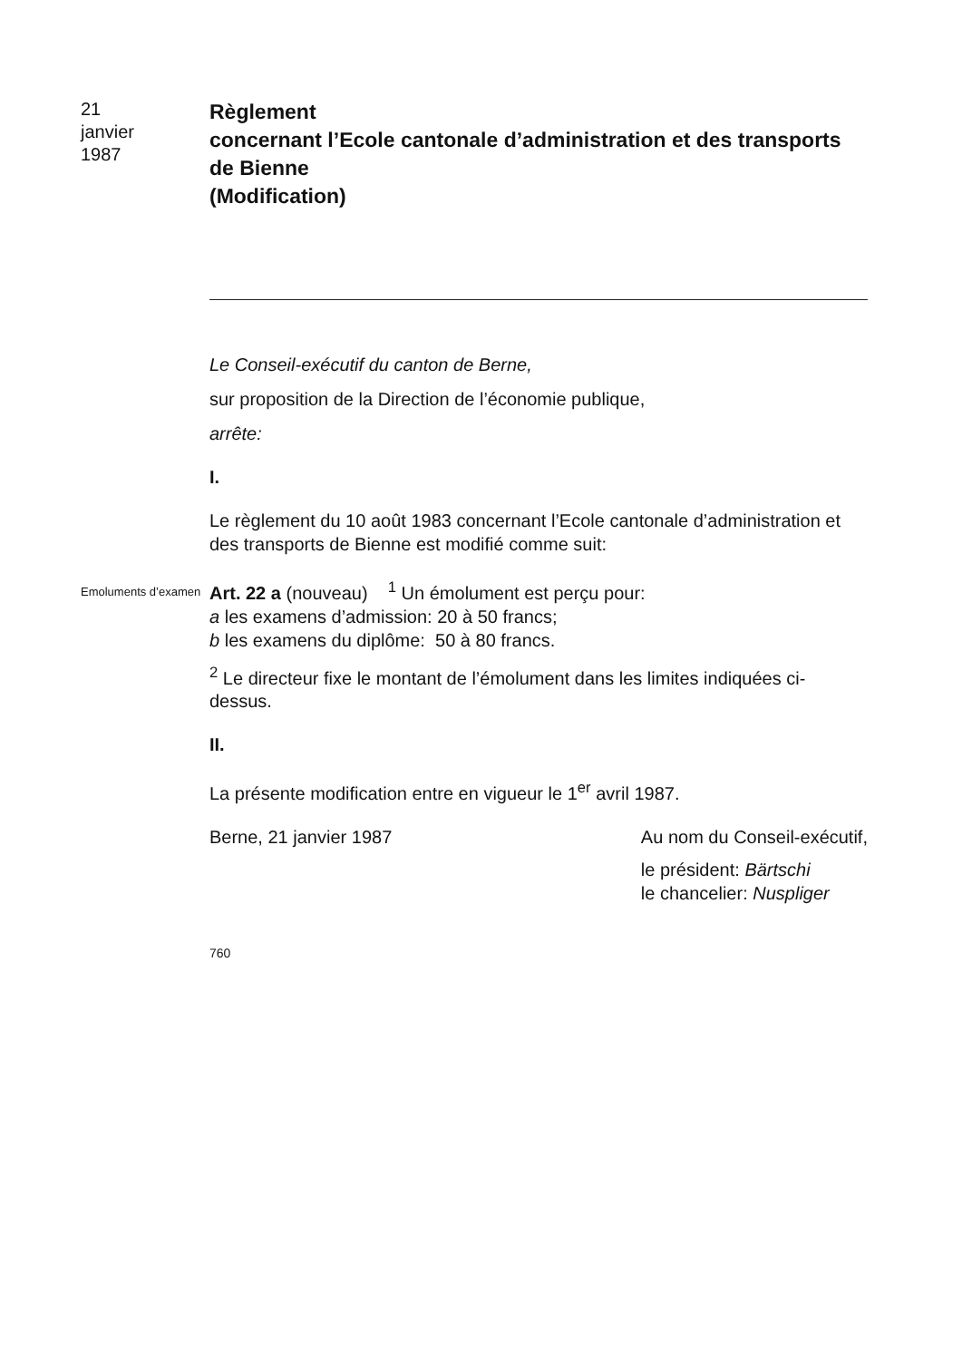21
janvier
1987
Règlement
concernant l’Ecole cantonale d’administration et des transports de Bienne
(Modification)
Le Conseil-exécutif du canton de Berne,
sur proposition de la Direction de l’économie publique,
arrête:
I.
Le règlement du 10 août 1983 concernant l’Ecole cantonale d’administration et des transports de Bienne est modifié comme suit:
Emoluments d’examen
Art. 22 a (nouveau) <sup>1</sup> Un émolument est perçu pour:
a les examens d’admission: 20 à 50 francs;
b les examens du diplôme: 50 à 80 francs.
<sup>2</sup> Le directeur fixe le montant de l’émolument dans les limites indiquées ci-dessus.
II.
La présente modification entre en vigueur le 1<sup>er</sup> avril 1987.
Berne, 21 janvier 1987 Au nom du Conseil-exécutif,
le président: Bärtschi
le chancelier: Nuspliger
760